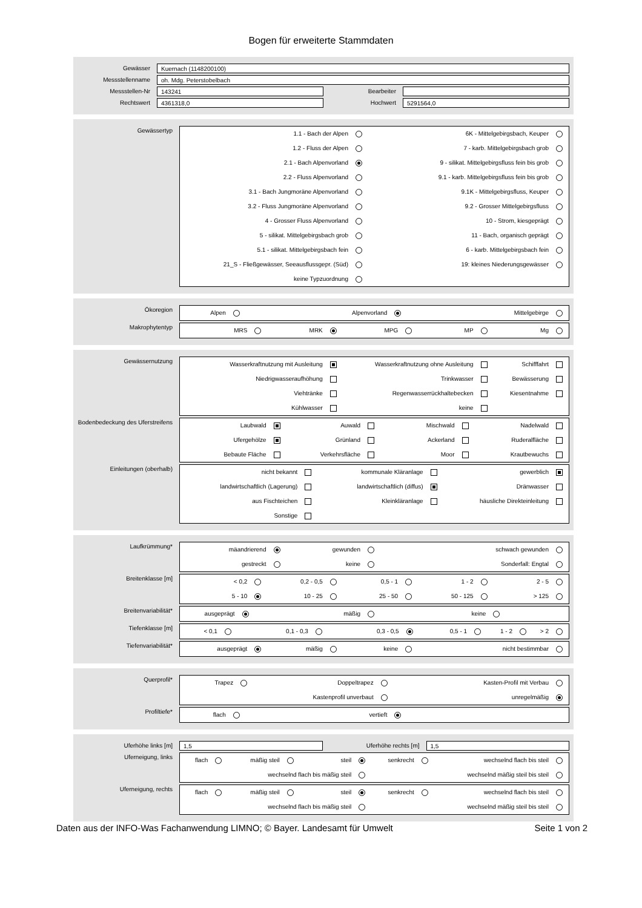Bogen für erweiterte Stammdaten
Gewässer
Kuernach (1148200100)
Messstellenname
oh. Mdg. Peterstobelbach
Messstellen-Nr
143241
Bearbeiter
Rechtswert
4361318,0
Hochwert
5291564,0
Gewässertyp
1.1 - Bach der Alpen
6K - Mittelgebirgsbach, Keuper
1.2 - Fluss der Alpen
7 - karb. Mittelgebirgsbach grob
2.1 - Bach Alpenvorland
9 - silikat. Mittelgebirgsfluss fein bis grob
2.2 - Fluss Alpenvorland
9.1 - karb. Mittelgebirgsfluss fein bis grob
3.1 - Bach Jungmoräne Alpenvorland
9.1K - Mittelgebirgsfluss, Keuper
3.2 - Fluss Jungmoräne Alpenvorland
9.2 - Grosser Mittelgebirgsfluss
4 - Grosser Fluss Alpenvorland
10 - Strom, kiesgeprägt
5 - silikat. Mittelgebirgsbach grob
11 - Bach, organisch geprägt
5.1 - silikat. Mittelgebirgsbach fein
6 - karb. Mittelgebirgsbach fein
21_S - Fließgewässer, Seeausflussgepr. (Süd)
19: kleines Niederungsgewässer
keine Typzuordnung
Ökoregion
Alpen
Alpenvorland
Mittelgebirge
Makrophytentyp
MRS
MRK
MPG
MP
Mg
Gewässernutzung
Wasserkraftnutzung mit Ausleitung
Wasserkraftnutzung ohne Ausleitung
Schifffahrt
Niedrigwasseraufhöhung
Trinkwasser
Bewässerung
Viehtränke
Regenwasserrückhaltebecken
Kiesentnahme
Kühlwasser
keine
Bodenbedeckung des Uferstreifens
Laubwald
Auwald
Mischwald
Nadelwald
Ufergehölze
Grünland
Ackerland
Ruderalfläche
Bebaute Fläche
Verkehrsfläche
Moor
Krautbewuchs
Einleitungen (oberhalb)
nicht bekannt
kommunale Kläranlage
gewerblich
landwirtschaftlich (Lagerung)
landwirtschaftlich (diffus)
Dränwasser
aus Fischteichen
Kleinkläranlage
häusliche Direkteinleitung
Sonstige
Laufkrümmung*
mäandrierend
gewunden
schwach gewunden
gestreckt
keine
Sonderfall: Engtal
Breitenklasse [m]
< 0,2
0,2 - 0,5
0,5 - 1
1 - 2
2 - 5
5 - 10
10 - 25
25 - 50
50 - 125
> 125
Breitenvariabilität*
ausgeprägt
mäßig
keine
Tiefenklasse [m]
< 0,1
0,1 - 0,3
0,3 - 0,5
0,5 - 1
1 - 2
> 2
Tiefenvariabilität*
ausgeprägt
mäßig
keine
nicht bestimmbar
Querprofil*
Trapez
Doppeltrapez
Kasten-Profil mit Verbau
Kastenprofil unverbaut
unregelmäßig
Profiltiefe*
flach
vertieft
Uferhöhe links [m]
1,5
Uferhöhe rechts [m]
1,5
Uferneigung, links
flach
mäßig steil
steil
senkrecht
wechselnd flach bis steil
wechselnd flach bis mäßig steil
wechselnd mäßig steil bis steil
Uferneigung, rechts
flach
mäßig steil
steil
senkrecht
wechselnd flach bis steil
wechselnd flach bis mäßig steil
wechselnd mäßig steil bis steil
Daten aus der INFO-Was Fachanwendung LIMNO; © Bayer. Landesamt für Umwelt Seite 1 von 2